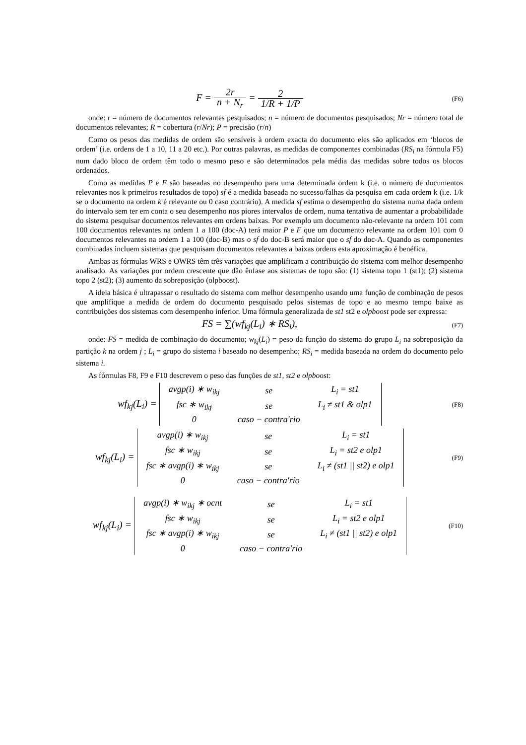F = 2r n + N<sub>r</sub> = 2 1/R + 1/P
(F6)
onde: r = número de documentos relevantes pesquisados; n = número de documentos pesquisados; Nr = número total de documentos relevantes; R = cobertura (r/Nr); P = precisão (r/n)
Como os pesos das medidas de ordem são sensíveis à ordem exacta do documento eles são aplicados em ‘blocos de ordem’ (i.e. ordens de 1 a 10, 11 a 20 etc.). Por outras palavras, as medidas de componentes combinadas (RS<sub>i</sub> na fórmula F5) num dado bloco de ordem têm todo o mesmo peso e são determinados pela média das medidas sobre todos os blocos ordenados.
Como as medidas P e F são baseadas no desempenho para uma determinada ordem k (i.e. o número de documentos relevantes nos k primeiros resultados de topo) sf é a medida baseada no sucesso/falhas da pesquisa em cada ordem k (i.e. 1/k se o documento na ordem k é relevante ou 0 caso contrário). A medida sf estima o desempenho do sistema numa dada ordem do intervalo sem ter em conta o seu desempenho nos piores intervalos de ordem, numa tentativa de aumentar a probabilidade do sistema pesquisar documentos relevantes em ordens baixas. Por exemplo um documento não-relevante na ordem 101 com 100 documentos relevantes na ordem 1 a 100 (doc-A) terá maior P e F que um documento relevante na ordem 101 com 0 documentos relevantes na ordem 1 a 100 (doc-B) mas o sf do doc-B será maior que o sf do doc-A. Quando as componentes combinadas incluem sistemas que pesquisam documentos relevantes a baixas ordens esta aproximação é benéfica.
Ambas as fórmulas WRS e OWRS têm três variações que amplificam a contribuição do sistema com melhor desempenho analisado. As variações por ordem crescente que dão ênfase aos sistemas de topo são: (1) sistema topo 1 (st1); (2) sistema topo 2 (st2); (3) aumento da sobreposição (olpboost).
A ideia básica é ultrapassar o resultado do sistema com melhor desempenho usando uma função de combinação de pesos que amplifique a medida de ordem do documento pesquisado pelos sistemas de topo e ao mesmo tempo baixe as contribuições dos sistemas com desempenho inferior. Uma fórmula generalizada de st1 st2 e olpboost pode ser expressa:
FS = ∑(wf<sub>kj</sub>(L<sub>i</sub>) ∗ RS<sub>i</sub>),
(F7)
onde: FS = medida de combinação do documento; w<sub>kj</sub>(L<sub>i</sub>) = peso da função do sistema do grupo L<sub>i</sub> na sobreposição da partição k na ordem j ; L<sub>i</sub> = grupo do sistema i baseado no desempenho; RS<sub>i</sub> = medida baseada na ordem do documento pelo sistema i.
As fórmulas F8, F9 e F10 descrevem o peso das funções de st1, st2 e olpboost:
wf<sub>kj</sub>(L<sub>i</sub>) =
| avgp(i) ∗ w<sub>ikj</sub> | se | L<sub>i</sub> = st1 |
| fsc ∗ w<sub>ikj</sub> | se | L<sub>i</sub> ≠ st1 & olp1 |
| 0 | caso − contra′rio | |
(F8)
wf<sub>kj</sub>(L<sub>i</sub>) =
| avgp(i) ∗ w<sub>ikj</sub> | se | L<sub>i</sub> = st1 |
| fsc ∗ w<sub>ikj</sub> | se | L<sub>i</sub> = st2 e olp1 |
| fsc ∗ avgp(i) ∗ w<sub>ikj</sub> | se | L<sub>i</sub> ≠ (st1 // st2) e olp1 |
| 0 | caso − contra′rio | |
(F9)
wf<sub>kj</sub>(L<sub>i</sub>) =
| avgp(i) ∗ w<sub>ikj</sub> ∗ ocnt | se | L<sub>i</sub> = st1 |
| fsc ∗ w<sub>ikj</sub> | se | L<sub>i</sub> = st2 e olp1 |
| fsc ∗ avgp(i) ∗ w<sub>ikj</sub> | se | L<sub>i</sub> ≠ (st1 // st2) e olp1 |
| 0 | caso − contra′rio | |
(F10)